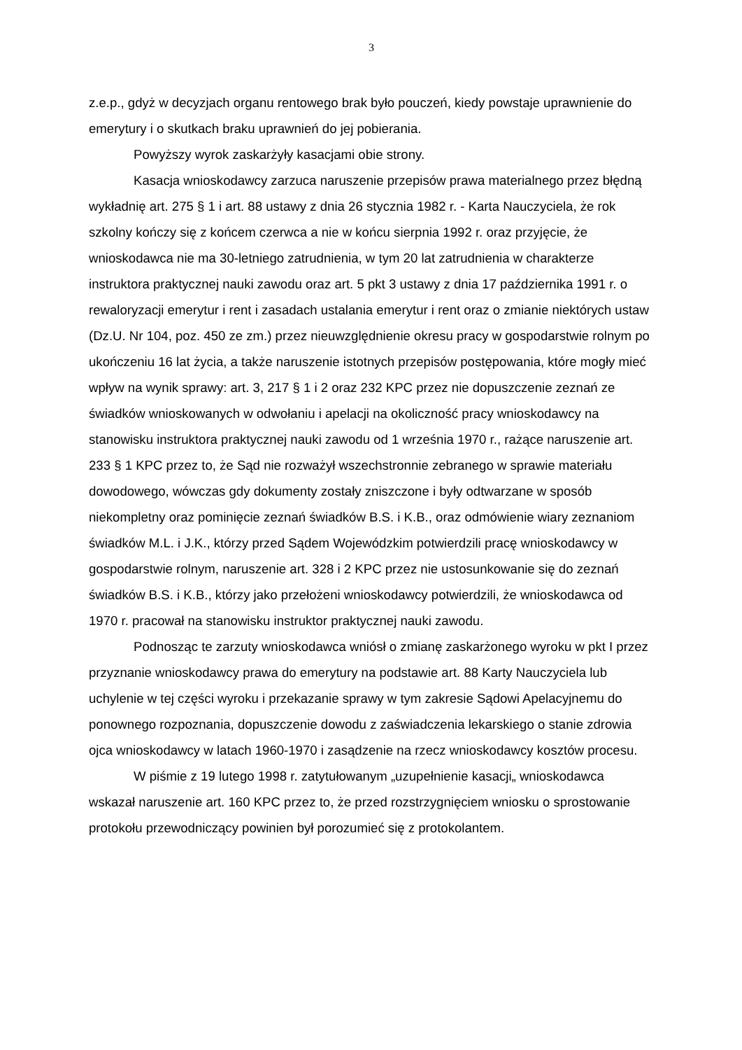3
z.e.p., gdyż w decyzjach organu rentowego brak było pouczeń, kiedy powstaje uprawnienie do emerytury i o skutkach braku uprawnień do jej pobierania.
Powyższy wyrok zaskarżyły kasacjami obie strony.
Kasacja wnioskodawcy zarzuca naruszenie przepisów prawa materialnego przez błędną wykładnię art. 275 § 1 i art. 88 ustawy z dnia 26 stycznia 1982 r. - Karta Nauczyciela, że rok szkolny kończy się z końcem czerwca a nie w końcu sierpnia 1992 r. oraz przyjęcie, że wnioskodawca nie ma 30-letniego zatrudnienia, w tym 20 lat zatrudnienia w charakterze instruktora praktycznej nauki zawodu oraz art. 5 pkt 3 ustawy z dnia 17 października 1991 r. o rewaloryzacji emerytur i rent i zasadach ustalania emerytur i rent oraz o zmianie niektórych ustaw (Dz.U. Nr 104, poz. 450 ze zm.) przez nieuwzględnienie okresu pracy w gospodarstwie rolnym po ukończeniu 16 lat życia, a także naruszenie istotnych przepisów postępowania, które mogły mieć wpływ na wynik sprawy: art. 3, 217 § 1 i 2 oraz 232 KPC przez nie dopuszczenie zeznań ze świadków wnioskowanych w odwołaniu i apelacji na okoliczność pracy wnioskodawcy na stanowisku instruktora praktycznej nauki zawodu od 1 września 1970 r., rażące naruszenie art. 233 § 1 KPC przez to, że Sąd nie rozważył wszechstronnie zebranego w sprawie materiału dowodowego, wówczas gdy dokumenty zostały zniszczone i były odtwarzane w sposób niekompletny oraz pominięcie zeznań świadków B.S. i K.B., oraz odmówienie wiary zeznaniom świadków M.L. i J.K., którzy przed Sądem Wojewódzkim potwierdzili pracę wnioskodawcy w gospodarstwie rolnym, naruszenie art. 328 i 2 KPC przez nie ustosunkowanie się do zeznań świadków B.S. i K.B., którzy jako przełożeni wnioskodawcy potwierdzili, że wnioskodawca od 1970 r. pracował na stanowisku instruktor praktycznej nauki zawodu.
Podnosząc te zarzuty wnioskodawca wniósł o zmianę zaskarżonego wyroku w pkt I przez przyznanie wnioskodawcy prawa do emerytury na podstawie art. 88 Karty Nauczyciela lub uchylenie w tej części wyroku i przekazanie sprawy w tym zakresie Sądowi Apelacyjnemu do ponownego rozpoznania, dopuszczenie dowodu z zaświadczenia lekarskiego o stanie zdrowia ojca wnioskodawcy w latach 1960-1970 i zasądzenie na rzecz wnioskodawcy kosztów procesu.
W piśmie z 19 lutego 1998 r. zatytułowanym „uzupełnienie kasacji„ wnioskodawca wskazał naruszenie art. 160 KPC przez to, że przed rozstrzygnięciem wniosku o sprostowanie protokołu przewodniczący powinien był porozumieć się z protokolantem.